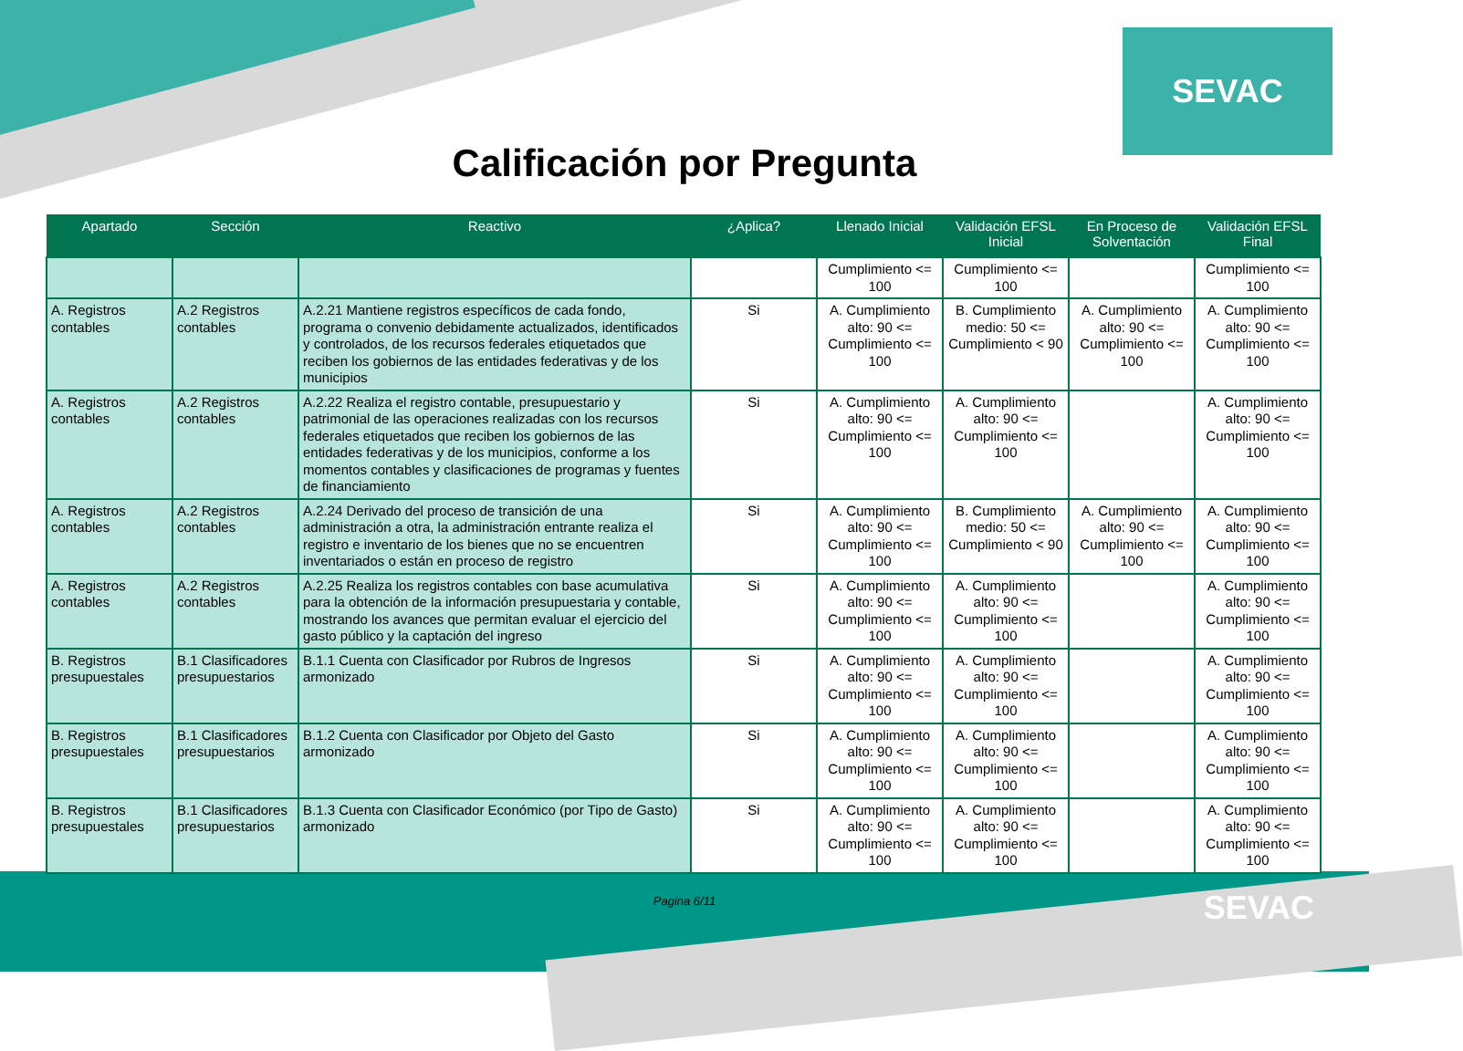SEVAC
Calificación por Pregunta
| Apartado | Sección | Reactivo | ¿Aplica? | Llenado Inicial | Validación EFSL Inicial | En Proceso de Solventación | Validación EFSL Final |
| --- | --- | --- | --- | --- | --- | --- | --- |
| | | | | Cumplimiento <= 100 | Cumplimiento <= 100 | | Cumplimiento <= 100 |
| A. Registros contables | A.2 Registros contables | A.2.21 Mantiene registros específicos de cada fondo, programa o convenio debidamente actualizados, identificados y controlados, de los recursos federales etiquetados que reciben los gobiernos de las entidades federativas y de los municipios | Si | A. Cumplimiento alto: 90 <= Cumplimiento <= 100 | B. Cumplimiento medio: 50 <= Cumplimiento < 90 | A. Cumplimiento alto: 90 <= Cumplimiento <= 100 | A. Cumplimiento alto: 90 <= Cumplimiento <= 100 |
| A. Registros contables | A.2 Registros contables | A.2.22 Realiza el registro contable, presupuestario y patrimonial de las operaciones realizadas con los recursos federales etiquetados que reciben los gobiernos de las entidades federativas y de los municipios, conforme a los momentos contables y clasificaciones de programas y fuentes de financiamiento | Si | A. Cumplimiento alto: 90 <= Cumplimiento <= 100 | A. Cumplimiento alto: 90 <= Cumplimiento <= 100 | | A. Cumplimiento alto: 90 <= Cumplimiento <= 100 |
| A. Registros contables | A.2 Registros contables | A.2.24 Derivado del proceso de transición de una administración a otra, la administración entrante realiza el registro e inventario de los bienes que no se encuentren inventariados o están en proceso de registro | Si | A. Cumplimiento alto: 90 <= Cumplimiento <= 100 | B. Cumplimiento medio: 50 <= Cumplimiento < 90 | A. Cumplimiento alto: 90 <= Cumplimiento <= 100 | A. Cumplimiento alto: 90 <= Cumplimiento <= 100 |
| A. Registros contables | A.2 Registros contables | A.2.25 Realiza los registros contables con base acumulativa para la obtención de la información presupuestaria y contable, mostrando los avances que permitan evaluar el ejercicio del gasto público y la captación del ingreso | Si | A. Cumplimiento alto: 90 <= Cumplimiento <= 100 | A. Cumplimiento alto: 90 <= Cumplimiento <= 100 | | A. Cumplimiento alto: 90 <= Cumplimiento <= 100 |
| B. Registros presupuestales | B.1 Clasificadores presupuestarios | B.1.1 Cuenta con Clasificador por Rubros de Ingresos armonizado | Si | A. Cumplimiento alto: 90 <= Cumplimiento <= 100 | A. Cumplimiento alto: 90 <= Cumplimiento <= 100 | | A. Cumplimiento alto: 90 <= Cumplimiento <= 100 |
| B. Registros presupuestales | B.1 Clasificadores presupuestarios | B.1.2 Cuenta con Clasificador por Objeto del Gasto armonizado | Si | A. Cumplimiento alto: 90 <= Cumplimiento <= 100 | A. Cumplimiento alto: 90 <= Cumplimiento <= 100 | | A. Cumplimiento alto: 90 <= Cumplimiento <= 100 |
| B. Registros presupuestales | B.1 Clasificadores presupuestarios | B.1.3 Cuenta con Clasificador Económico (por Tipo de Gasto) armonizado | Si | A. Cumplimiento alto: 90 <= Cumplimiento <= 100 | A. Cumplimiento alto: 90 <= Cumplimiento <= 100 | | A. Cumplimiento alto: 90 <= Cumplimiento <= 100 |
Pagina 6/11
SEVAC